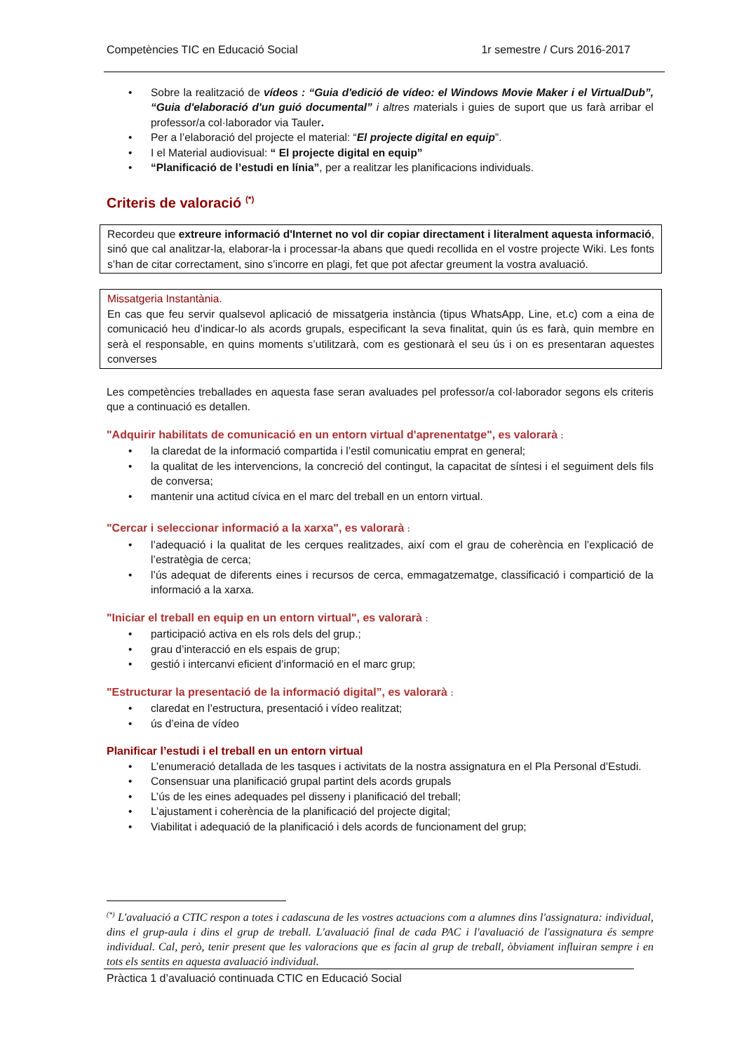Competències TIC en Educació Social 1r semestre / Curs 2016-2017
Sobre la realització de vídeos : “Guia d'edició de vídeo: el Windows Movie Maker i el VirtualDub”, “Guia d'elaboració d'un guió documental” i altres materials i guies de suport que us farà arribar el professor/a col·laborador via Tauler.
Per a l’elaboració del projecte el material: “El projecte digital en equip”.
I el Material audiovisual: “ El projecte digital en equip”
“Planificació de l’estudi en línia”, per a realitzar les planificacions individuals.
Criteris de valoració <sup>(*)</sup>
Recordeu que extreure informació d'Internet no vol dir copiar directament i literalment aquesta informació, sinó que cal analitzar-la, elaborar-la i processar-la abans que quedi recollida en el vostre projecte Wiki. Les fonts s’han de citar correctament, sino s’incorre en plagi, fet que pot afectar greument la vostra avaluació.
Missatgeria Instantània.
En cas que feu servir qualsevol aplicació de missatgeria instància (tipus WhatsApp, Line, et.c) com a eina de comunicació heu d’indicar-lo als acords grupals, especificant la seva finalitat, quin ús es farà, quin membre en serà el responsable, en quins moments s’utilitzarà, com es gestionarà el seu ús i on es presentaran aquestes converses
Les competències treballades en aquesta fase seran avaluades pel professor/a col·laborador segons els criteris que a continuació es detallen.
"Adquirir habilitats de comunicació en un entorn virtual d'aprenentatge", es valorarà :
la claredat de la informació compartida i l’estil comunicatiu emprat en general;
la qualitat de les intervencions, la concreció del contingut, la capacitat de síntesi i el seguiment dels fils de conversa;
mantenir una actitud cívica en el marc del treball en un entorn virtual.
"Cercar i seleccionar informació a la xarxa", es valorarà :
l’adequació i la qualitat de les cerques realitzades, així com el grau de coherència en l’explicació de l’estratègia de cerca;
l’ús adequat de diferents eines i recursos de cerca, emmagatzematge, classificació i compartició de la informació a la xarxa.
"Iniciar el treball en equip en un entorn virtual", es valorarà :
participació activa en els rols dels del grup.;
grau d’interacció en els espais de grup;
gestió i intercanvi eficient d’informació en el marc grup;
"Estructurar la presentació de la informació digital”, es valorarà :
claredat en l’estructura, presentació i vídeo realitzat;
ús d’eina de vídeo
Planificar l’estudi i el treball en un entorn virtual
L’enumeració detallada de les tasques i activitats de la nostra assignatura en el Pla Personal d’Estudi.
Consensuar una planificació grupal partint dels acords grupals
L’ús de les eines adequades pel disseny i planificació del treball;
L’ajustament i coherència de la planificació del projecte digital;
Viabilitat i adequació de la planificació i dels acords de funcionament del grup;
<sup>(*)</sup> L'avaluació a CTIC respon a totes i cadascuna de les vostres actuacions com a alumnes dins l'assignatura: individual, dins el grup-aula i dins el grup de treball. L'avaluació final de cada PAC i l'avaluació de l'assignatura és sempre individual. Cal, però, tenir present que les valoracions que es facin al grup de treball, òbviament influiran sempre i en tots els sentits en aquesta avaluació individual.
Pràctica 1 d’avaluació continuada CTIC en Educació Social